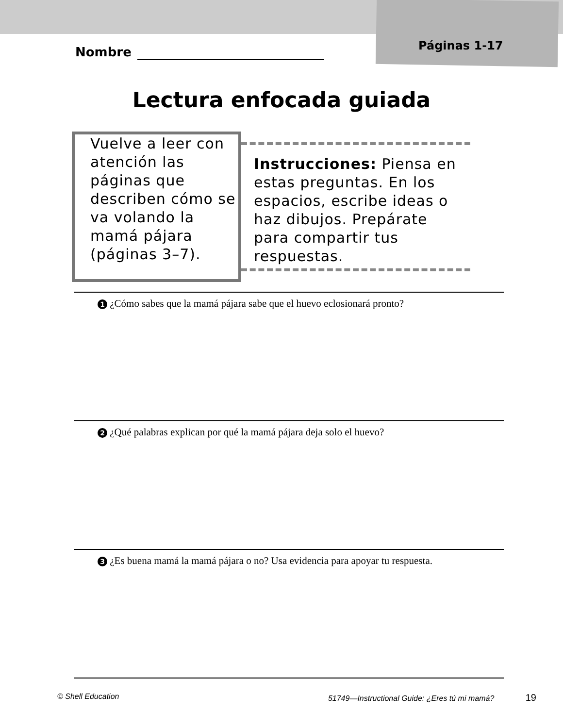Nombre Páginas 1-17
Lectura enfocada guiada
Vuelve a leer con atención las páginas que describen cómo se va volando la mamá pájara (páginas 3–7).
Instrucciones: Piensa en estas preguntas. En los espacios, escribe ideas o haz dibujos. Prepárate para compartir tus respuestas.
1 ¿Cómo sabes que la mamá pájara sabe que el huevo eclosionará pronto?
2 ¿Qué palabras explican por qué la mamá pájara deja solo el huevo?
3 ¿Es buena mamá la mamá pájara o no? Usa evidencia para apoyar tu respuesta.
© Shell Education 51749—Instructional Guide: ¿Eres tú mi mamá? 19